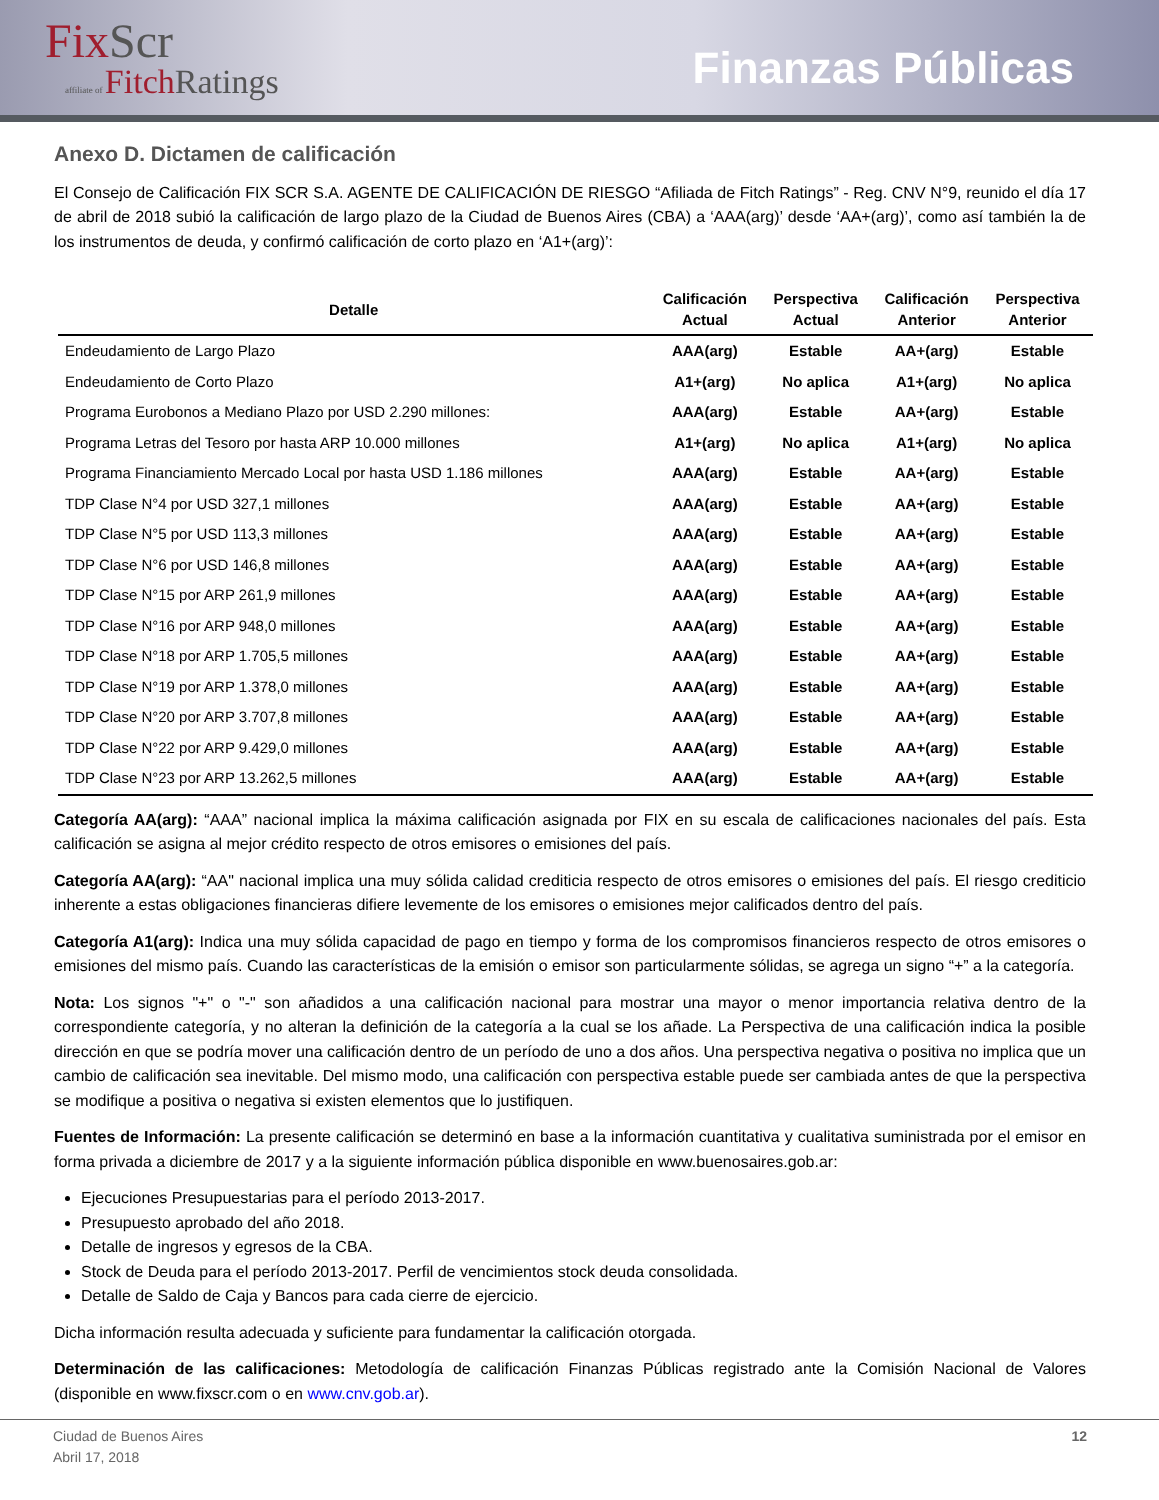FixScr
affiliate of FitchRatings
Finanzas Públicas
Anexo D. Dictamen de calificación
El Consejo de Calificación FIX SCR S.A. AGENTE DE CALIFICACIÓN DE RIESGO “Afiliada de Fitch Ratings” - Reg. CNV N°9, reunido el día 17 de abril de 2018 subió la calificación de largo plazo de la Ciudad de Buenos Aires (CBA) a ‘AAA(arg)’ desde ‘AA+(arg)’, como así también la de los instrumentos de deuda, y confirmó calificación de corto plazo en ‘A1+(arg)’:
| Detalle | Calificación Actual | Perspectiva Actual | Calificación Anterior | Perspectiva Anterior |
| --- | --- | --- | --- | --- |
| Endeudamiento de Largo Plazo | AAA(arg) | Estable | AA+(arg) | Estable |
| Endeudamiento de Corto Plazo | A1+(arg) | No aplica | A1+(arg) | No aplica |
| Programa Eurobonos a Mediano Plazo por USD 2.290 millones: | AAA(arg) | Estable | AA+(arg) | Estable |
| Programa Letras del Tesoro por hasta ARP 10.000 millones | A1+(arg) | No aplica | A1+(arg) | No aplica |
| Programa Financiamiento Mercado Local por hasta USD 1.186 millones | AAA(arg) | Estable | AA+(arg) | Estable |
| TDP Clase N°4 por USD 327,1 millones | AAA(arg) | Estable | AA+(arg) | Estable |
| TDP Clase N°5 por USD 113,3 millones | AAA(arg) | Estable | AA+(arg) | Estable |
| TDP Clase N°6 por USD 146,8 millones | AAA(arg) | Estable | AA+(arg) | Estable |
| TDP Clase N°15 por ARP 261,9 millones | AAA(arg) | Estable | AA+(arg) | Estable |
| TDP Clase N°16 por ARP 948,0 millones | AAA(arg) | Estable | AA+(arg) | Estable |
| TDP Clase N°18 por ARP 1.705,5 millones | AAA(arg) | Estable | AA+(arg) | Estable |
| TDP Clase N°19 por ARP 1.378,0 millones | AAA(arg) | Estable | AA+(arg) | Estable |
| TDP Clase N°20 por ARP 3.707,8 millones | AAA(arg) | Estable | AA+(arg) | Estable |
| TDP Clase N°22 por ARP 9.429,0 millones | AAA(arg) | Estable | AA+(arg) | Estable |
| TDP Clase N°23 por ARP 13.262,5 millones | AAA(arg) | Estable | AA+(arg) | Estable |
Categoría AA(arg): “AAA” nacional implica la máxima calificación asignada por FIX en su escala de calificaciones nacionales del país. Esta calificación se asigna al mejor crédito respecto de otros emisores o emisiones del país.
Categoría AA(arg): “AA" nacional implica una muy sólida calidad crediticia respecto de otros emisores o emisiones del país. El riesgo crediticio inherente a estas obligaciones financieras difiere levemente de los emisores o emisiones mejor calificados dentro del país.
Categoría A1(arg): Indica una muy sólida capacidad de pago en tiempo y forma de los compromisos financieros respecto de otros emisores o emisiones del mismo país. Cuando las características de la emisión o emisor son particularmente sólidas, se agrega un signo “+” a la categoría.
Nota: Los signos "+" o "-" son añadidos a una calificación nacional para mostrar una mayor o menor importancia relativa dentro de la correspondiente categoría, y no alteran la definición de la categoría a la cual se los añade. La Perspectiva de una calificación indica la posible dirección en que se podría mover una calificación dentro de un período de uno a dos años. Una perspectiva negativa o positiva no implica que un cambio de calificación sea inevitable. Del mismo modo, una calificación con perspectiva estable puede ser cambiada antes de que la perspectiva se modifique a positiva o negativa si existen elementos que lo justifiquen.
Fuentes de Información: La presente calificación se determinó en base a la información cuantitativa y cualitativa suministrada por el emisor en forma privada a diciembre de 2017 y a la siguiente información pública disponible en www.buenosaires.gob.ar:
Ejecuciones Presupuestarias para el período 2013-2017.
Presupuesto aprobado del año 2018.
Detalle de ingresos y egresos de la CBA.
Stock de Deuda para el período 2013-2017. Perfil de vencimientos stock deuda consolidada.
Detalle de Saldo de Caja y Bancos para cada cierre de ejercicio.
Dicha información resulta adecuada y suficiente para fundamentar la calificación otorgada.
Determinación de las calificaciones: Metodología de calificación Finanzas Públicas registrado ante la Comisión Nacional de Valores (disponible en www.fixscr.com o en www.cnv.gob.ar).
Ciudad de Buenos Aires
Abril 17, 2018
12